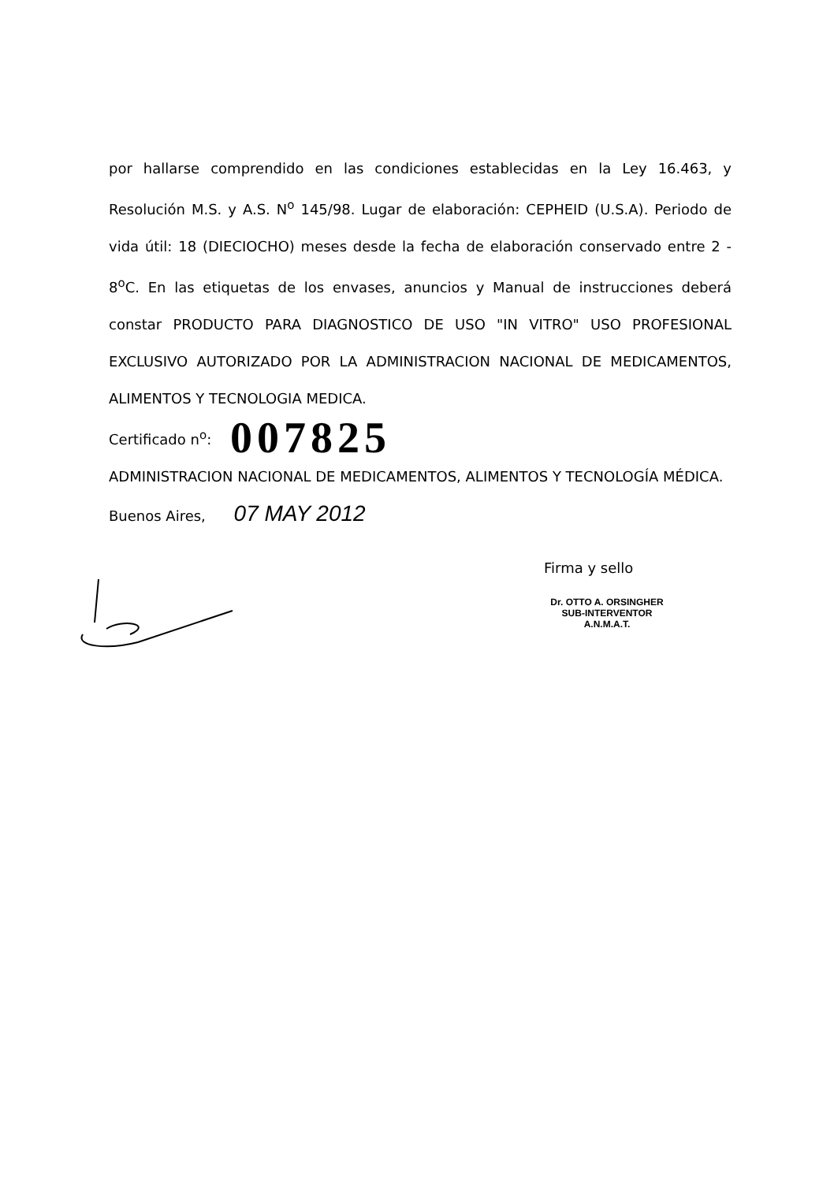por hallarse comprendido en las condiciones establecidas en la Ley 16.463, y Resolución M.S. y A.S. N<sup>o</sup> 145/98. Lugar de elaboración: CEPHEID (U.S.A). Periodo de vida útil: 18 (DIECIOCHO) meses desde la fecha de elaboración conservado entre 2 - 8<sup>o</sup>C. En las etiquetas de los envases, anuncios y Manual de instrucciones deberá constar PRODUCTO PARA DIAGNOSTICO DE USO "IN VITRO" USO PROFESIONAL EXCLUSIVO AUTORIZADO POR LA ADMINISTRACION NACIONAL DE MEDICAMENTOS, ALIMENTOS Y TECNOLOGIA MEDICA.
Certificado n<sup>o</sup>: 007825
ADMINISTRACION NACIONAL DE MEDICAMENTOS, ALIMENTOS Y TECNOLOGÍA MÉDICA.
Buenos Aires, 07 MAY 2012
Firma y sello
Dr. OTTO A. ORSINGHER
SUB-INTERVENTOR
A.N.M.A.T.